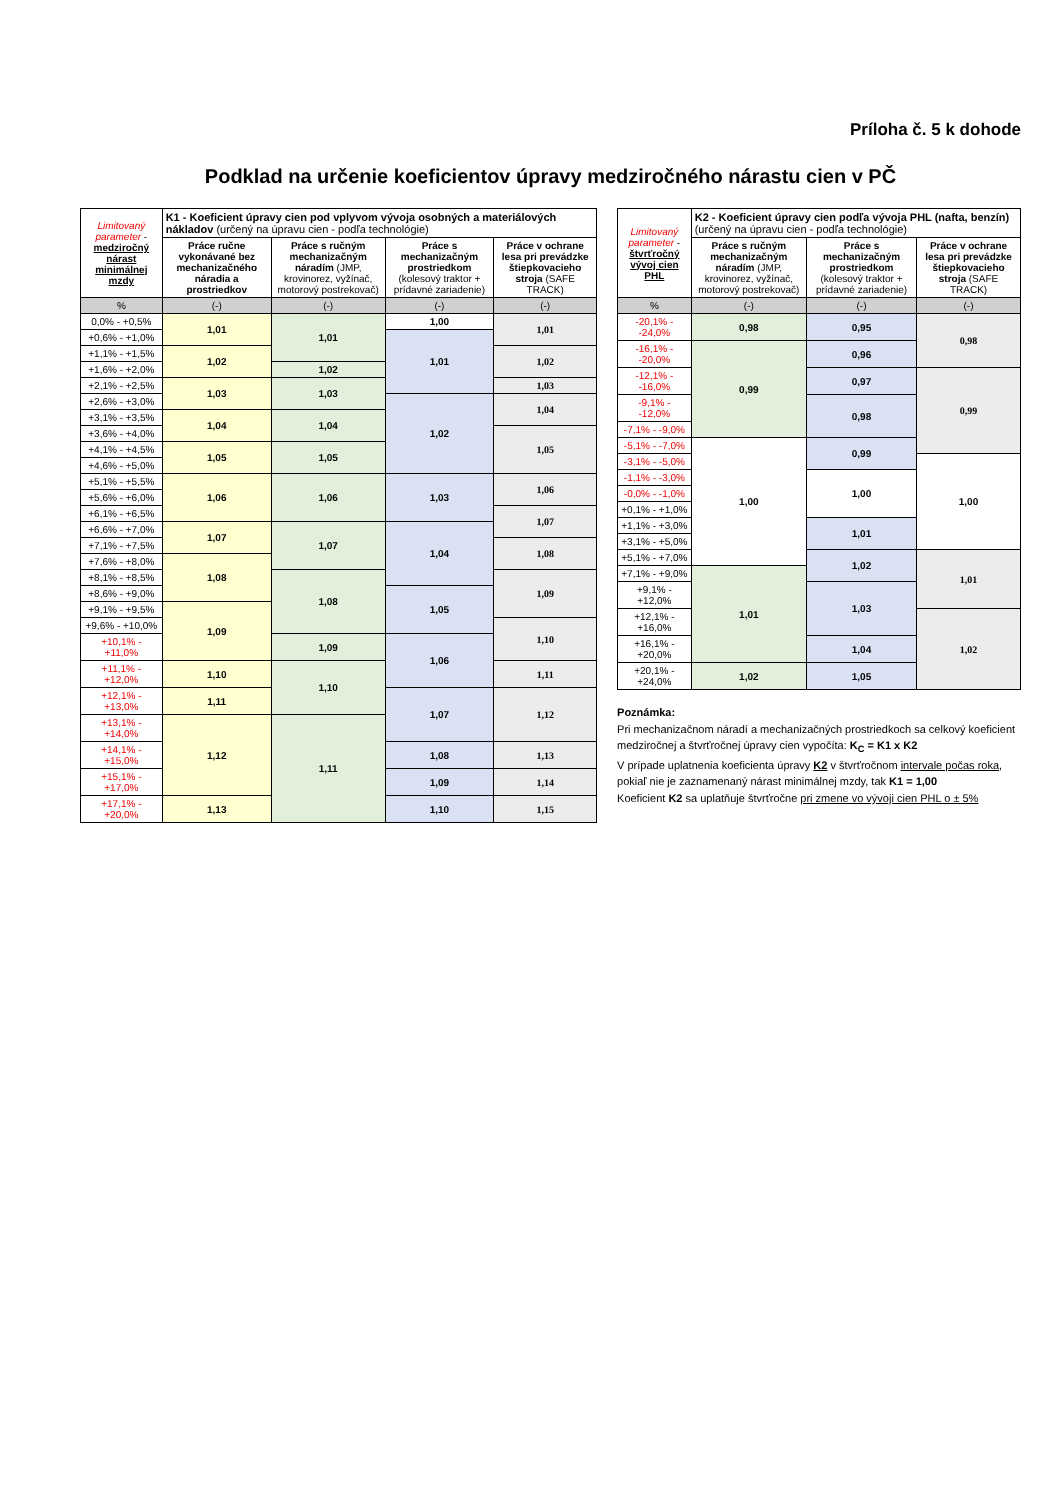Príloha č. 5 k dohode
Podklad na určenie koeficientov úpravy medziročného nárastu cien v PČ
| Limitovaný parameter - medziročný nárast minimálnej mzdy | K1 - Koeficient úpravy cien pod vplyvom vývoja osobných a materiálových nákladov (určený na úpravu cien - podľa technológie) | | | |
| --- | --- | --- | --- | --- |
| | Práce ručne vykonávané bez mechanizačného náradia a prostriedkov | Práce s ručným mechanizačným náradím (JMP, krovinorez, vyžínač, motorový postrekovač) | Práce s mechanizačným prostriedkom (kolesový traktor + prídavné zariadenie) | Práce v ochrane lesa pri prevádzke štiepkovacieho stroja (SAFE TRACK) |
| % | (-) | (-) | (-) | (-) |
| 0,0% - +0,5% | 1,01 | 1,01 | 1,00 | 1,01 |
| +0,6% - +1,0% | | | 1,01 | |
| +1,1% - +1,5% | 1,02 | | | 1,02 |
| +1,6% - +2,0% | | 1,02 | | |
| +2,1% - +2,5% | 1,03 | 1,03 | | 1,03 |
| +2,6% - +3,0% | | | 1,02 | 1,04 |
| +3,1% - +3,5% | 1,04 | 1,04 | | |
| +3,6% - +4,0% | | | | 1,05 |
| +4,1% - +4,5% | 1,05 | 1,05 | | |
| +4,6% - +5,0% | | | | |
| +5,1% - +5,5% | 1,06 | 1,06 | 1,03 | 1,06 |
| +5,6% - +6,0% | | | | |
| +6,1% - +6,5% | | | | 1,07 |
| +6,6% - +7,0% | 1,07 | 1,07 | 1,04 | |
| +7,1% - +7,5% | | | | 1,08 |
| +7,6% - +8,0% | 1,08 | | | |
| +8,1% - +8,5% | | 1,08 | | 1,09 |
| +8,6% - +9,0% | | | 1,05 | |
| +9,1% - +9,5% | 1,09 | | | |
| +9,6% - +10,0% | | | | 1,10 |
| +10,1% - +11,0% | | 1,09 | 1,06 | |
| +11,1% - +12,0% | 1,10 | 1,10 | | 1,11 |
| +12,1% - +13,0% | 1,11 | | 1,07 | 1,12 |
| +13,1% - +14,0% | 1,12 | 1,11 | | |
| +14,1% - +15,0% | | | 1,08 | 1,13 |
| +15,1% - +17,0% | | | 1,09 | 1,14 |
| +17,1% - +20,0% | 1,13 | | 1,10 | 1,15 |
| Limitovaný parameter - štvrťročný vývoj cien PHL | K2 - Koeficient úpravy cien podľa vývoja PHL (nafta, benzín) (určený na úpravu cien - podľa technológie) | | |
| --- | --- | --- | --- |
| | Práce s ručným mechanizačným náradím (JMP, krovinorez, vyžínač, motorový postrekovač) | Práce s mechanizačným prostriedkom (kolesový traktor + prídavné zariadenie) | Práce v ochrane lesa pri prevádzke štiepkovacieho stroja (SAFE TRACK) |
| % | (-) | (-) | (-) |
| -20,1% - -24,0% | 0,98 | 0,95 | 0,98 |
| -16,1% - -20,0% | 0,99 | 0,96 | |
| -12,1% - -16,0% | | 0,97 | 0,99 |
| -9,1% - -12,0% | | 0,98 | |
| -7,1% - -9,0% | | | |
| -5,1% - -7,0% | 1,00 | 0,99 | |
| -3,1% - -5,0% | | | 1,00 |
| -1,1% - -3,0% | | 1,00 | |
| -0,0% - -1,0% | | | |
| +0,1% - +1,0% | | | |
| +1,1% - +3,0% | | 1,01 | |
| +3,1% - +5,0% | | | |
| +5,1% - +7,0% | | 1,02 | 1,01 |
| +7,1% - +9,0% | 1,01 | | |
| +9,1% - +12,0% | | 1,03 | |
| +12,1% - +16,0% | | | 1,02 |
| +16,1% - +20,0% | | 1,04 | |
| +20,1% - +24,0% | 1,02 | 1,05 | |
Poznámka:
Pri mechanizačnom náradí a mechanizačných prostriedkoch sa celkový koeficient medziročnej a štvrťročnej úpravy cien vypočíta: K<sub>C</sub> = K1 x K2
V prípade uplatnenia koeficienta úpravy K2 v štvrťročnom intervale počas roka, pokiaľ nie je zaznamenaný nárast minimálnej mzdy, tak K1 = 1,00
Koeficient K2 sa uplatňuje štvrťročne pri zmene vo vývoji cien PHL o ± 5%